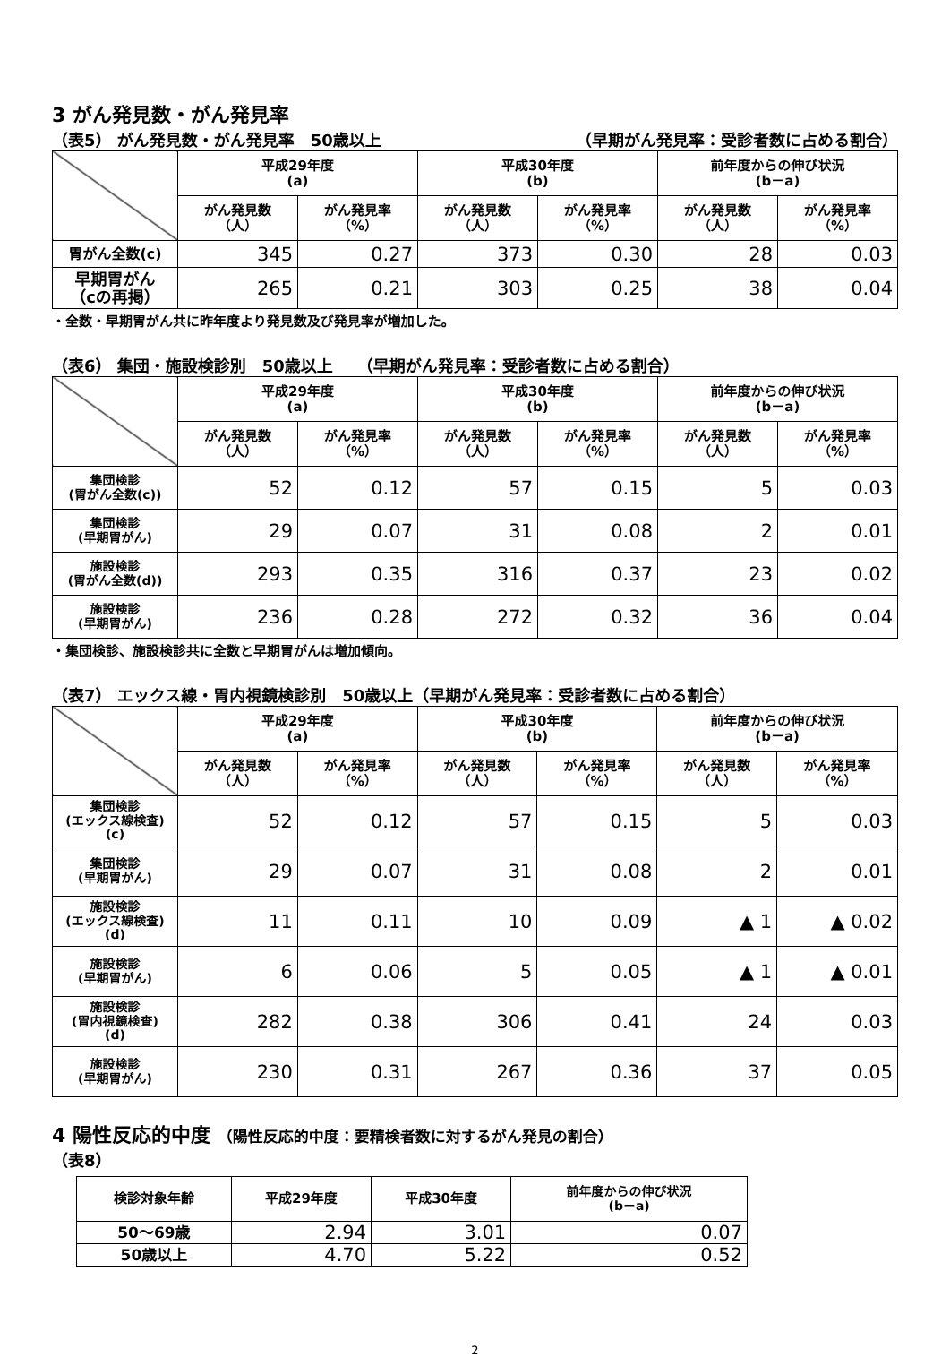3 がん発見数・がん発見率
（表5） がん発見数・がん発見率　50歳以上 （早期がん発見率：受診者数に占める割合）
| | 平成29年度 (a) | | 平成30年度 (b) | | 前年度からの伸び状況 (b－a) | |
| --- | --- | --- | --- | --- | --- | --- |
| | がん発見数 （人） | がん発見率 （%） | がん発見数 （人） | がん発見率 （%） | がん発見数 （人） | がん発見率 （%） |
| 胃がん全数(c) | 345 | 0.27 | 373 | 0.30 | 28 | 0.03 |
| 早期胃がん （cの再掲） | 265 | 0.21 | 303 | 0.25 | 38 | 0.04 |
・全数・早期胃がん共に昨年度より発見数及び発見率が増加した。
（表6） 集団・施設検診別　50歳以上　　（早期がん発見率：受診者数に占める割合）
| | 平成29年度 (a) | | 平成30年度 (b) | | 前年度からの伸び状況 (b－a) | |
| --- | --- | --- | --- | --- | --- | --- |
| | がん発見数 （人） | がん発見率 （%） | がん発見数 （人） | がん発見率 （%） | がん発見数 （人） | がん発見率 （%） |
| 集団検診 (胃がん全数(c)) | 52 | 0.12 | 57 | 0.15 | 5 | 0.03 |
| 集団検診 (早期胃がん) | 29 | 0.07 | 31 | 0.08 | 2 | 0.01 |
| 施設検診 (胃がん全数(d)) | 293 | 0.35 | 316 | 0.37 | 23 | 0.02 |
| 施設検診 (早期胃がん) | 236 | 0.28 | 272 | 0.32 | 36 | 0.04 |
・集団検診、施設検診共に全数と早期胃がんは増加傾向。
（表7） エックス線・胃内視鏡検診別　50歳以上（早期がん発見率：受診者数に占める割合）
| | 平成29年度 (a) | | 平成30年度 (b) | | 前年度からの伸び状況 (b－a) | |
| --- | --- | --- | --- | --- | --- | --- |
| | がん発見数 （人） | がん発見率 （%） | がん発見数 （人） | がん発見率 （%） | がん発見数 （人） | がん発見率 （%） |
| 集団検診 (エックス線検査) (c) | 52 | 0.12 | 57 | 0.15 | 5 | 0.03 |
| 集団検診 (早期胃がん) | 29 | 0.07 | 31 | 0.08 | 2 | 0.01 |
| 施設検診 (エックス線検査) (d) | 11 | 0.11 | 10 | 0.09 | ▲ 1 | ▲ 0.02 |
| 施設検診 (早期胃がん) | 6 | 0.06 | 5 | 0.05 | ▲ 1 | ▲ 0.01 |
| 施設検診 (胃内視鏡検査) (d) | 282 | 0.38 | 306 | 0.41 | 24 | 0.03 |
| 施設検診 (早期胃がん) | 230 | 0.31 | 267 | 0.36 | 37 | 0.05 |
4 陽性反応的中度 （陽性反応的中度：要精検者数に対するがん発見の割合）
（表8）
| 検診対象年齢 | 平成29年度 | 平成30年度 | 前年度からの伸び状況 (b－a) |
| --- | --- | --- | --- |
| 50～69歳 | 2.94 | 3.01 | 0.07 |
| 50歳以上 | 4.70 | 5.22 | 0.52 |
2